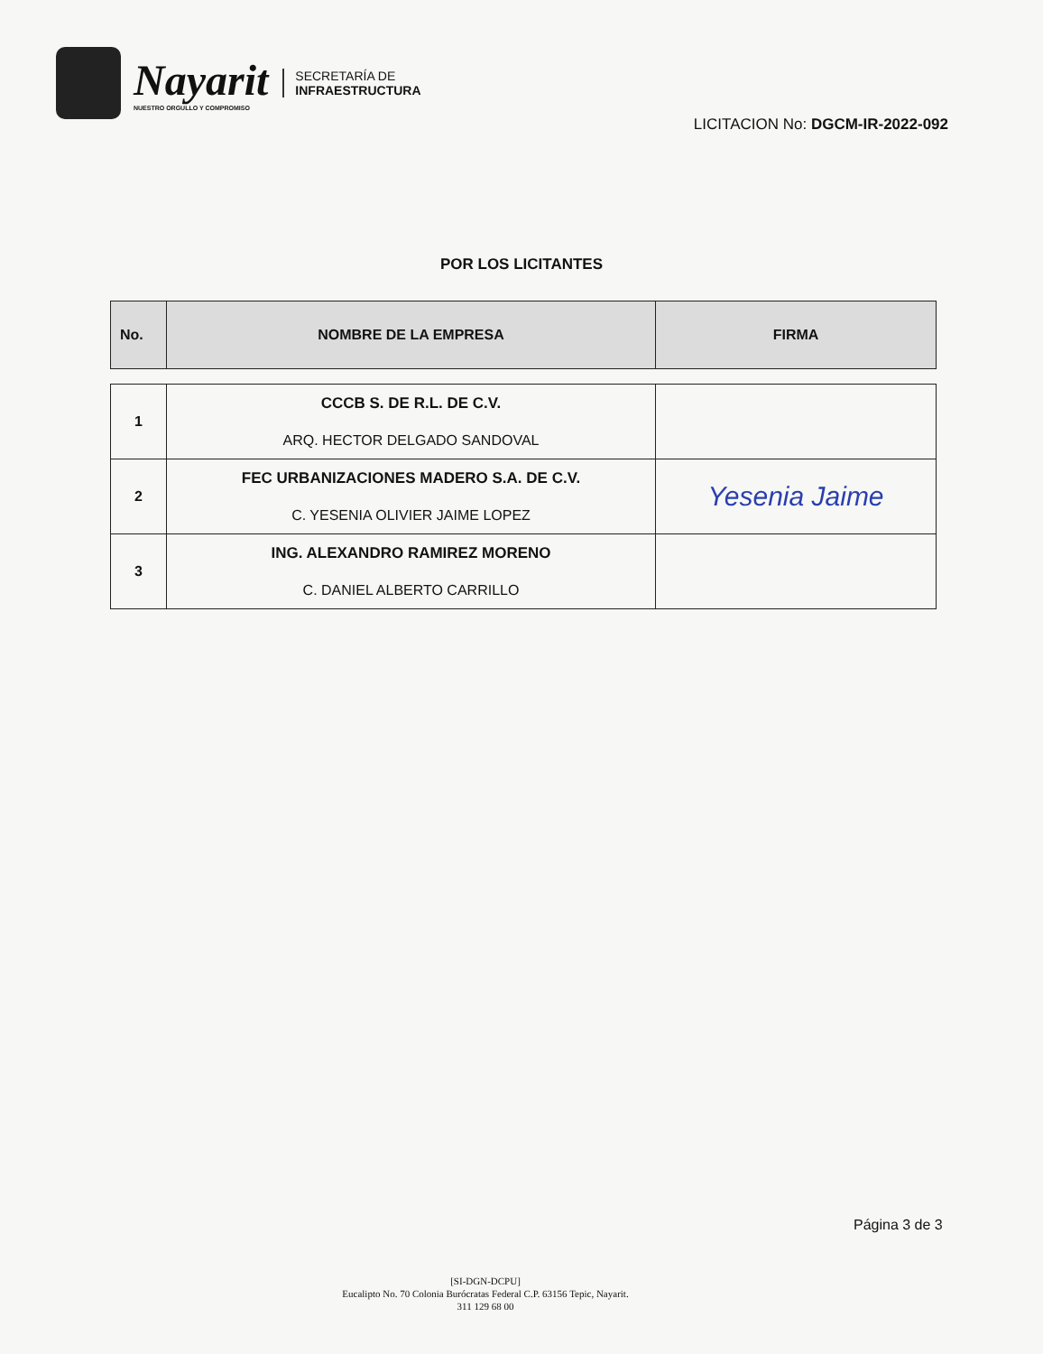Nayarit
NUESTRO ORGULLO Y COMPROMISO
SECRETARÍA DE
INFRAESTRUCTURA
LICITACION No: DGCM-IR-2022-092
POR LOS LICITANTES
| No. | NOMBRE DE LA EMPRESA | FIRMA |
| --- | --- | --- |
| 1 | CCCB S. DE R.L. DE C.V. ARQ. HECTOR DELGADO SANDOVAL | |
| 2 | FEC URBANIZACIONES MADERO S.A. DE C.V. C. YESENIA OLIVIER JAIME LOPEZ | Yesenia Jaime |
| 3 | ING. ALEXANDRO RAMIREZ MORENO C. DANIEL ALBERTO CARRILLO | |
Página 3 de 3
[SI-DGN-DCPU]
Eucalipto No. 70 Colonia Burócratas Federal C.P. 63156 Tepic, Nayarit.
311 129 68 00